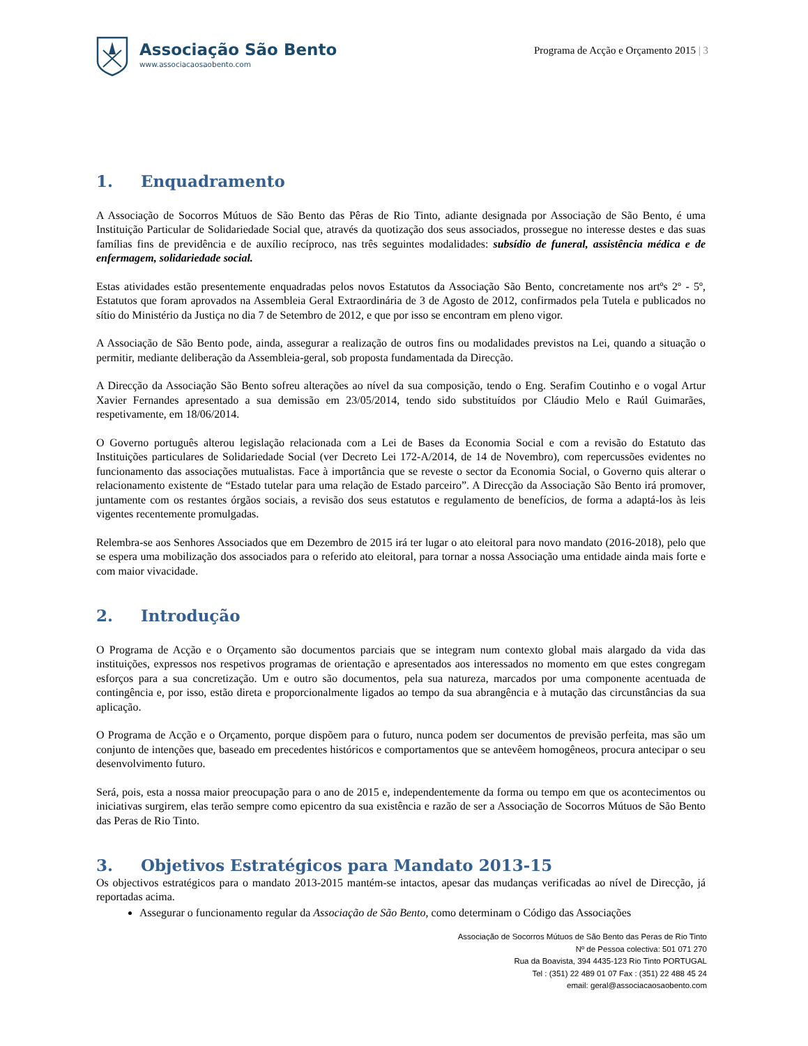Associação São Bento
www.associacaosaobento.com
Programa de Acção e Orçamento 2015 | 3
1. Enquadramento
A Associação de Socorros Mútuos de São Bento das Pêras de Rio Tinto, adiante designada por Associação de São Bento, é uma Instituição Particular de Solidariedade Social que, através da quotização dos seus associados, prossegue no interesse destes e das suas famílias fins de previdência e de auxílio recíproco, nas três seguintes modalidades: subsídio de funeral, assistência médica e de enfermagem, solidariedade social.
Estas atividades estão presentemente enquadradas pelos novos Estatutos da Associação São Bento, concretamente nos artºs 2º - 5º, Estatutos que foram aprovados na Assembleia Geral Extraordinária de 3 de Agosto de 2012, confirmados pela Tutela e publicados no sítio do Ministério da Justiça no dia 7 de Setembro de 2012, e que por isso se encontram em pleno vigor.
A Associação de São Bento pode, ainda, assegurar a realização de outros fins ou modalidades previstos na Lei, quando a situação o permitir, mediante deliberação da Assembleia-geral, sob proposta fundamentada da Direcção.
A Direcção da Associação São Bento sofreu alterações ao nível da sua composição, tendo o Eng. Serafim Coutinho e o vogal Artur Xavier Fernandes apresentado a sua demissão em 23/05/2014, tendo sido substituídos por Cláudio Melo e Raúl Guimarães, respetivamente, em 18/06/2014.
O Governo português alterou legislação relacionada com a Lei de Bases da Economia Social e com a revisão do Estatuto das Instituições particulares de Solidariedade Social (ver Decreto Lei 172-A/2014, de 14 de Novembro), com repercussões evidentes no funcionamento das associações mutualistas. Face à importância que se reveste o sector da Economia Social, o Governo quis alterar o relacionamento existente de “Estado tutelar para uma relação de Estado parceiro”. A Direcção da Associação São Bento irá promover, juntamente com os restantes órgãos sociais, a revisão dos seus estatutos e regulamento de benefícios, de forma a adaptá-los às leis vigentes recentemente promulgadas.
Relembra-se aos Senhores Associados que em Dezembro de 2015 irá ter lugar o ato eleitoral para novo mandato (2016-2018), pelo que se espera uma mobilização dos associados para o referido ato eleitoral, para tornar a nossa Associação uma entidade ainda mais forte e com maior vivacidade.
2. Introdução
O Programa de Acção e o Orçamento são documentos parciais que se integram num contexto global mais alargado da vida das instituições, expressos nos respetivos programas de orientação e apresentados aos interessados no momento em que estes congregam esforços para a sua concretização. Um e outro são documentos, pela sua natureza, marcados por uma componente acentuada de contingência e, por isso, estão direta e proporcionalmente ligados ao tempo da sua abrangência e à mutação das circunstâncias da sua aplicação.
O Programa de Acção e o Orçamento, porque dispõem para o futuro, nunca podem ser documentos de previsão perfeita, mas são um conjunto de intenções que, baseado em precedentes históricos e comportamentos que se antevêem homogêneos, procura antecipar o seu desenvolvimento futuro.
Será, pois, esta a nossa maior preocupação para o ano de 2015 e, independentemente da forma ou tempo em que os acontecimentos ou iniciativas surgirem, elas terão sempre como epicentro da sua existência e razão de ser a Associação de Socorros Mútuos de São Bento das Peras de Rio Tinto.
3. Objetivos Estratégicos para Mandato 2013-15
Os objectivos estratégicos para o mandato 2013-2015 mantém-se intactos, apesar das mudanças verificadas ao nível de Direcção, já reportadas acima.
Assegurar o funcionamento regular da Associação de São Bento, como determinam o Código das Associações
Associação de Socorros Mútuos de São Bento das Peras de Rio Tinto
Nº de Pessoa colectiva: 501 071 270
Rua da Boavista, 394 4435-123 Rio Tinto PORTUGAL
Tel : (351) 22 489 01 07 Fax : (351) 22 488 45 24
email: geral@associacaosaobento.com